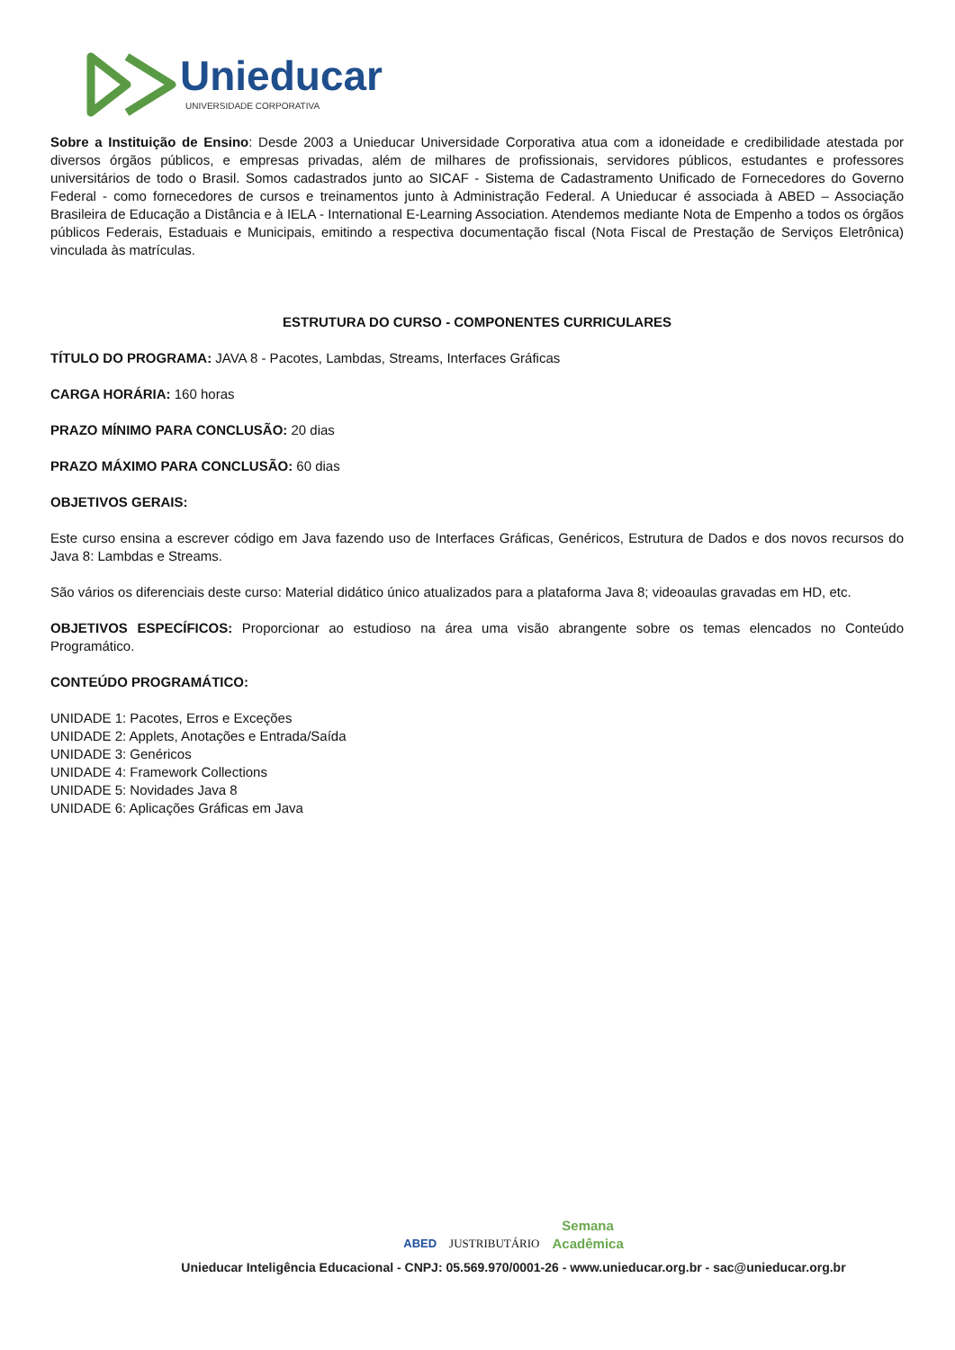Unieducar
UNIVERSIDADE CORPORATIVA
Sobre a Instituição de Ensino: Desde 2003 a Unieducar Universidade Corporativa atua com a idoneidade e credibilidade atestada por diversos órgãos públicos, e empresas privadas, além de milhares de profissionais, servidores públicos, estudantes e professores universitários de todo o Brasil. Somos cadastrados junto ao SICAF - Sistema de Cadastramento Unificado de Fornecedores do Governo Federal - como fornecedores de cursos e treinamentos junto à Administração Federal. A Unieducar é associada à ABED – Associação Brasileira de Educação a Distância e à IELA - International E-Learning Association. Atendemos mediante Nota de Empenho a todos os órgãos públicos Federais, Estaduais e Municipais, emitindo a respectiva documentação fiscal (Nota Fiscal de Prestação de Serviços Eletrônica) vinculada às matrículas.
ESTRUTURA DO CURSO - COMPONENTES CURRICULARES
TÍTULO DO PROGRAMA: JAVA 8 - Pacotes, Lambdas, Streams, Interfaces Gráficas
CARGA HORÁRIA: 160 horas
PRAZO MÍNIMO PARA CONCLUSÃO: 20 dias
PRAZO MÁXIMO PARA CONCLUSÃO: 60 dias
OBJETIVOS GERAIS:
Este curso ensina a escrever código em Java fazendo uso de Interfaces Gráficas, Genéricos, Estrutura de Dados e dos novos recursos do Java 8: Lambdas e Streams.
São vários os diferenciais deste curso: Material didático único atualizados para a plataforma Java 8; videoaulas gravadas em HD, etc.
OBJETIVOS ESPECÍFICOS: Proporcionar ao estudioso na área uma visão abrangente sobre os temas elencados no Conteúdo Programático.
CONTEÚDO PROGRAMÁTICO:
UNIDADE 1: Pacotes, Erros e Exceções
UNIDADE 2: Applets, Anotações e Entrada/Saída
UNIDADE 3: Genéricos
UNIDADE 4: Framework Collections
UNIDADE 5: Novidades Java 8
UNIDADE 6: Aplicações Gráficas em Java
ABED JUSTRIBUTÁRIO Semana
Acadêmica
Unieducar Inteligência Educacional - CNPJ: 05.569.970/0001-26 - www.unieducar.org.br - sac@unieducar.org.br